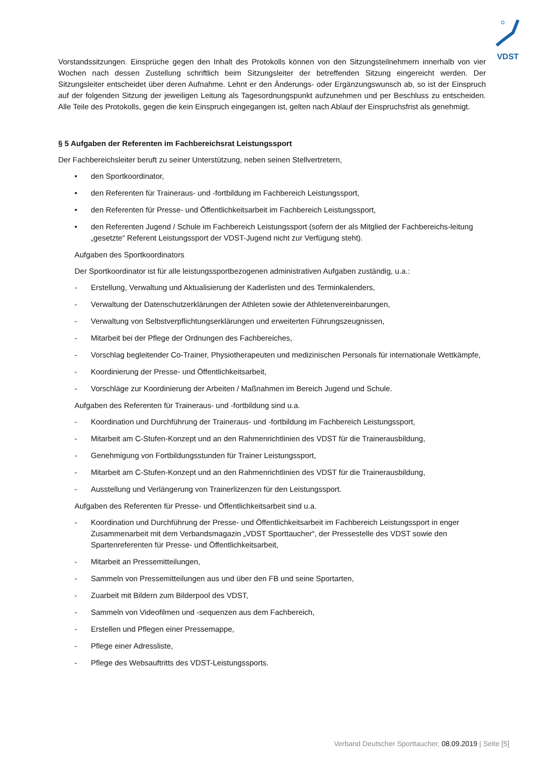VDST
Vorstandssitzungen. Einsprüche gegen den Inhalt des Protokolls können von den Sitzungsteilnehmern innerhalb von vier Wochen nach dessen Zustellung schriftlich beim Sitzungsleiter der betreffenden Sitzung eingereicht werden. Der Sitzungsleiter entscheidet über deren Aufnahme. Lehnt er den Änderungs- oder Ergänzungswunsch ab, so ist der Einspruch auf der folgenden Sitzung der jeweiligen Leitung als Tagesordnungspunkt aufzunehmen und per Beschluss zu entscheiden. Alle Teile des Protokolls, gegen die kein Einspruch eingegangen ist, gelten nach Ablauf der Einspruchsfrist als genehmigt.
§ 5 Aufgaben der Referenten im Fachbereichsrat Leistungssport
Der Fachbereichsleiter beruft zu seiner Unterstützung, neben seinen Stellvertretern,
• den Sportkoordinator,
• den Referenten für Traineraus- und -fortbildung im Fachbereich Leistungssport,
• den Referenten für Presse- und Öffentlichkeitsarbeit im Fachbereich Leistungssport,
• den Referenten Jugend / Schule im Fachbereich Leistungssport (sofern der als Mitglied der Fachbereichs-leitung „gesetzte“ Referent Leistungssport der VDST-Jugend nicht zur Verfügung steht).
Aufgaben des Sportkoordinators
Der Sportkoordinator ist für alle leistungssportbezogenen administrativen Aufgaben zuständig, u.a.:
- Erstellung, Verwaltung und Aktualisierung der Kaderlisten und des Terminkalenders,
- Verwaltung der Datenschutzerklärungen der Athleten sowie der Athletenvereinbarungen,
- Verwaltung von Selbstverpflichtungserklärungen und erweiterten Führungszeugnissen,
- Mitarbeit bei der Pflege der Ordnungen des Fachbereiches,
- Vorschlag begleitender Co-Trainer, Physiotherapeuten und medizinischen Personals für internationale Wettkämpfe,
- Koordinierung der Presse- und Öffentlichkeitsarbeit,
- Vorschläge zur Koordinierung der Arbeiten / Maßnahmen im Bereich Jugend und Schule.
Aufgaben des Referenten für Traineraus- und -fortbildung sind u.a.
- Koordination und Durchführung der Traineraus- und -fortbildung im Fachbereich Leistungssport,
- Mitarbeit am C-Stufen-Konzept und an den Rahmenrichtlinien des VDST für die Trainerausbildung,
- Genehmigung von Fortbildungsstunden für Trainer Leistungssport,
- Mitarbeit am C-Stufen-Konzept und an den Rahmenrichtlinien des VDST für die Trainerausbildung,
- Ausstellung und Verlängerung von Trainerlizenzen für den Leistungssport.
Aufgaben des Referenten für Presse- und Öffentlichkeitsarbeit sind u.a.
- Koordination und Durchführung der Presse- und Öffentlichkeitsarbeit im Fachbereich Leistungssport in enger Zusammenarbeit mit dem Verbandsmagazin „VDST Sporttaucher“, der Pressestelle des VDST sowie den Spartenreferenten für Presse- und Öffentlichkeitsarbeit,
- Mitarbeit an Pressemitteilungen,
- Sammeln von Pressemitteilungen aus und über den FB und seine Sportarten,
- Zuarbeit mit Bildern zum Bilderpool des VDST,
- Sammeln von Videofilmen und -sequenzen aus dem Fachbereich,
- Erstellen und Pflegen einer Pressemappe,
- Pflege einer Adressliste,
- Pflege des Websauftritts des VDST-Leistungssports.
Verband Deutscher Sporttaucher, 08.09.2019 | Seite [5]